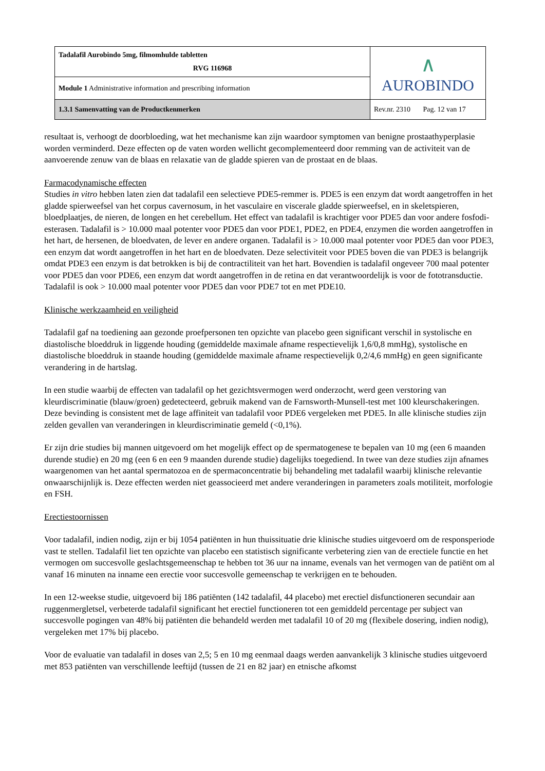| Tadalafil Aurobindo 5mg, filmomhulde tabletten RVG 116968 | ∧ AUROBINDO |
| Module 1 Administrative information and prescribing information | |
| 1.3.1 Samenvatting van de Productkenmerken | Rev.nr. 2310 Pag. 12 van 17 |
resultaat is, verhoogt de doorbloeding, wat het mechanisme kan zijn waardoor symptomen van benigne prostaathyperplasie worden verminderd. Deze effecten op de vaten worden wellicht gecomplementeerd door remming van de activiteit van de aanvoerende zenuw van de blaas en relaxatie van de gladde spieren van de prostaat en de blaas.
Farmacodynamische effecten
Studies in vitro hebben laten zien dat tadalafil een selectieve PDE5-remmer is. PDE5 is een enzym dat wordt aangetroffen in het gladde spierweefsel van het corpus cavernosum, in het vasculaire en viscerale gladde spierweefsel, en in skeletspieren, bloedplaatjes, de nieren, de longen en het cerebellum. Het effect van tadalafil is krachtiger voor PDE5 dan voor andere fosfodi-esterasen. Tadalafil is > 10.000 maal potenter voor PDE5 dan voor PDE1, PDE2, en PDE4, enzymen die worden aangetroffen in het hart, de hersenen, de bloedvaten, de lever en andere organen. Tadalafil is > 10.000 maal potenter voor PDE5 dan voor PDE3, een enzym dat wordt aangetroffen in het hart en de bloedvaten. Deze selectiviteit voor PDE5 boven die van PDE3 is belangrijk omdat PDE3 een enzym is dat betrokken is bij de contractiliteit van het hart. Bovendien is tadalafil ongeveer 700 maal potenter voor PDE5 dan voor PDE6, een enzym dat wordt aangetroffen in de retina en dat verantwoordelijk is voor de fototransductie. Tadalafil is ook > 10.000 maal potenter voor PDE5 dan voor PDE7 tot en met PDE10.
Klinische werkzaamheid en veiligheid
Tadalafil gaf na toediening aan gezonde proefpersonen ten opzichte van placebo geen significant verschil in systolische en diastolische bloeddruk in liggende houding (gemiddelde maximale afname respectievelijk 1,6/0,8 mmHg), systolische en diastolische bloeddruk in staande houding (gemiddelde maximale afname respectievelijk 0,2/4,6 mmHg) en geen significante verandering in de hartslag.
In een studie waarbij de effecten van tadalafil op het gezichtsvermogen werd onderzocht, werd geen verstoring van kleurdiscriminatie (blauw/groen) gedetecteerd, gebruik makend van de Farnsworth-Munsell-test met 100 kleurschakeringen. Deze bevinding is consistent met de lage affiniteit van tadalafil voor PDE6 vergeleken met PDE5. In alle klinische studies zijn zelden gevallen van veranderingen in kleurdiscriminatie gemeld (<0,1%).
Er zijn drie studies bij mannen uitgevoerd om het mogelijk effect op de spermatogenese te bepalen van 10 mg (een 6 maanden durende studie) en 20 mg (een 6 en een 9 maanden durende studie) dagelijks toegediend. In twee van deze studies zijn afnames waargenomen van het aantal spermatozoa en de spermaconcentratie bij behandeling met tadalafil waarbij klinische relevantie onwaarschijnlijk is. Deze effecten werden niet geassocieerd met andere veranderingen in parameters zoals motiliteit, morfologie en FSH.
Erectiestoornissen
Voor tadalafil, indien nodig, zijn er bij 1054 patiënten in hun thuissituatie drie klinische studies uitgevoerd om de responsperiode vast te stellen. Tadalafil liet ten opzichte van placebo een statistisch significante verbetering zien van de erectiele functie en het vermogen om succesvolle geslachtsgemeenschap te hebben tot 36 uur na inname, evenals van het vermogen van de patiënt om al vanaf 16 minuten na inname een erectie voor succesvolle gemeenschap te verkrijgen en te behouden.
In een 12-weekse studie, uitgevoerd bij 186 patiënten (142 tadalafil, 44 placebo) met erectiel disfunctioneren secundair aan ruggenmergletsel, verbeterde tadalafil significant het erectiel functioneren tot een gemiddeld percentage per subject van succesvolle pogingen van 48% bij patiënten die behandeld werden met tadalafil 10 of 20 mg (flexibele dosering, indien nodig), vergeleken met 17% bij placebo.
Voor de evaluatie van tadalafil in doses van 2,5; 5 en 10 mg eenmaal daags werden aanvankelijk 3 klinische studies uitgevoerd met 853 patiënten van verschillende leeftijd (tussen de 21 en 82 jaar) en etnische afkomst